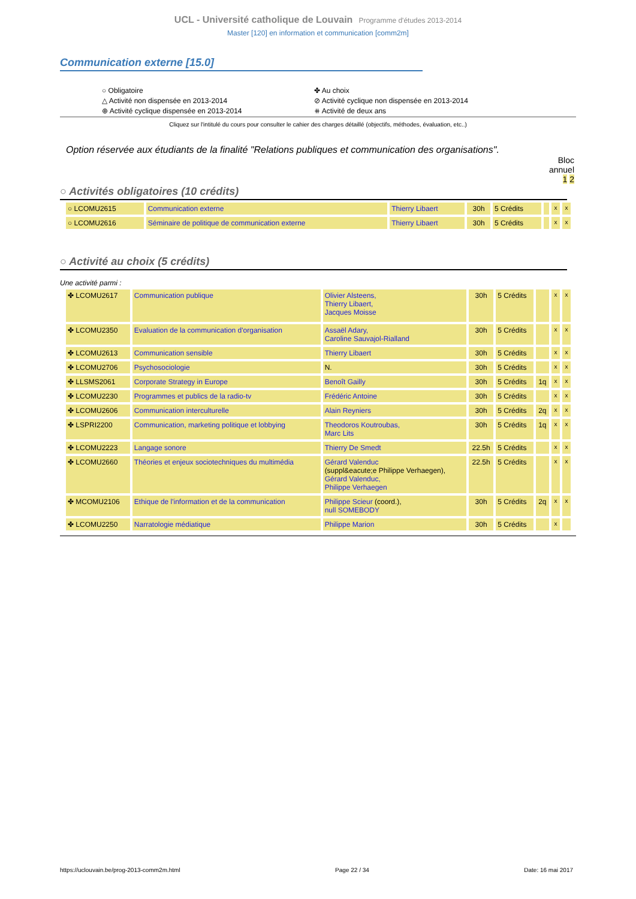UCL - Université catholique de Louvain Programme d'études 2013-2014
Master [120] en information et communication [comm2m]
Communication externe [15.0]
○ Obligatoire
△ Activité non dispensée en 2013-2014
⊕ Activité cyclique dispensée en 2013-2014
✤ Au choix
⊘ Activité cyclique non dispensée en 2013-2014
⧺ Activité de deux ans
Cliquez sur l'intitulé du cours pour consulter le cahier des charges détaillé (objectifs, méthodes, évaluation, etc..)
Option réservée aux étudiants de la finalité "Relations publiques et communication des organisations".
Bloc
annuel
1 2
○ Activités obligatoires (10 crédits)
| ○ LCOMU2615 | Communication externe | Thierry Libaert | 30h | 5 Crédits | | x | x |
| ○ LCOMU2616 | Séminaire de politique de communication externe | Thierry Libaert | 30h | 5 Crédits | | x | x |
○ Activité au choix (5 crédits)
Une activité parmi :
| ✤ LCOMU2617 | Communication publique | Olivier Alsteens, Thierry Libaert, Jacques Moisse | 30h | 5 Crédits | | x | x |
| ✤ LCOMU2350 | Evaluation de la communication d'organisation | Assaël Adary, Caroline Sauvajol-Rialland | 30h | 5 Crédits | | x | x |
| ✤ LCOMU2613 | Communication sensible | Thierry Libaert | 30h | 5 Crédits | | x | x |
| ✤ LCOMU2706 | Psychosociologie | N. | 30h | 5 Crédits | | x | x |
| ✤ LLSMS2061 | Corporate Strategy in Europe | Benoît Gailly | 30h | 5 Crédits | 1q | x | x |
| ✤ LCOMU2230 | Programmes et publics de la radio-tv | Frédéric Antoine | 30h | 5 Crédits | | x | x |
| ✤ LCOMU2606 | Communication interculturelle | Alain Reyniers | 30h | 5 Crédits | 2q | x | x |
| ✤ LSPRI2200 | Communication, marketing politique et lobbying | Theodoros Koutroubas, Marc Lits | 30h | 5 Crédits | 1q | x | x |
| ✤ LCOMU2223 | Langage sonore | Thierry De Smedt | 22.5h | 5 Crédits | | x | x |
| ✤ LCOMU2660 | Théories et enjeux sociotechniques du multimédia | Gérard Valenduc (suppl&eacute;e Philippe Verhaegen), Gérard Valenduc, Philippe Verhaegen | 22.5h | 5 Crédits | | x | x |
| ✤ MCOMU2106 | Ethique de l'information et de la communication | Philippe Scieur (coord.), null SOMEBODY | 30h | 5 Crédits | 2q | x | x |
| ✤ LCOMU2250 | Narratologie médiatique | Philippe Marion | 30h | 5 Crédits | | x | |
https://uclouvain.be/prog-2013-comm2m.html Page 22 / 34 Date: 16 mai 2017